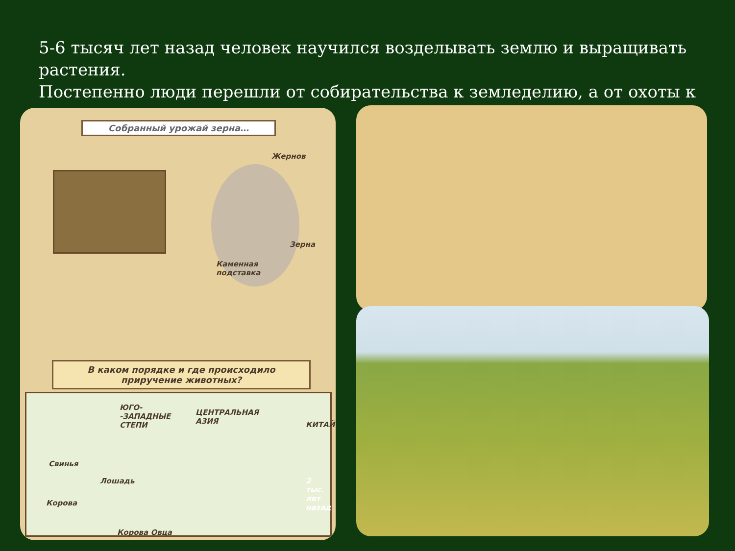5-6 тысяч лет назад человек научился возделывать землю и выращивать растения.
Постепенно люди перешли от собирательства к земледелию, а от охоты к
Собранный урожай зерна…
Жернов
Зерна
Каменная
подставка
В каком порядке и где происходило приручение животных?
ЮГО-
-ЗАПАДНЫЕ
СТЕПИ
ЦЕНТРАЛЬНАЯ
АЗИЯ
КИТАЙ
Свинья
Лошадь
Корова
2 тыс.
лет назад
Корова Овца